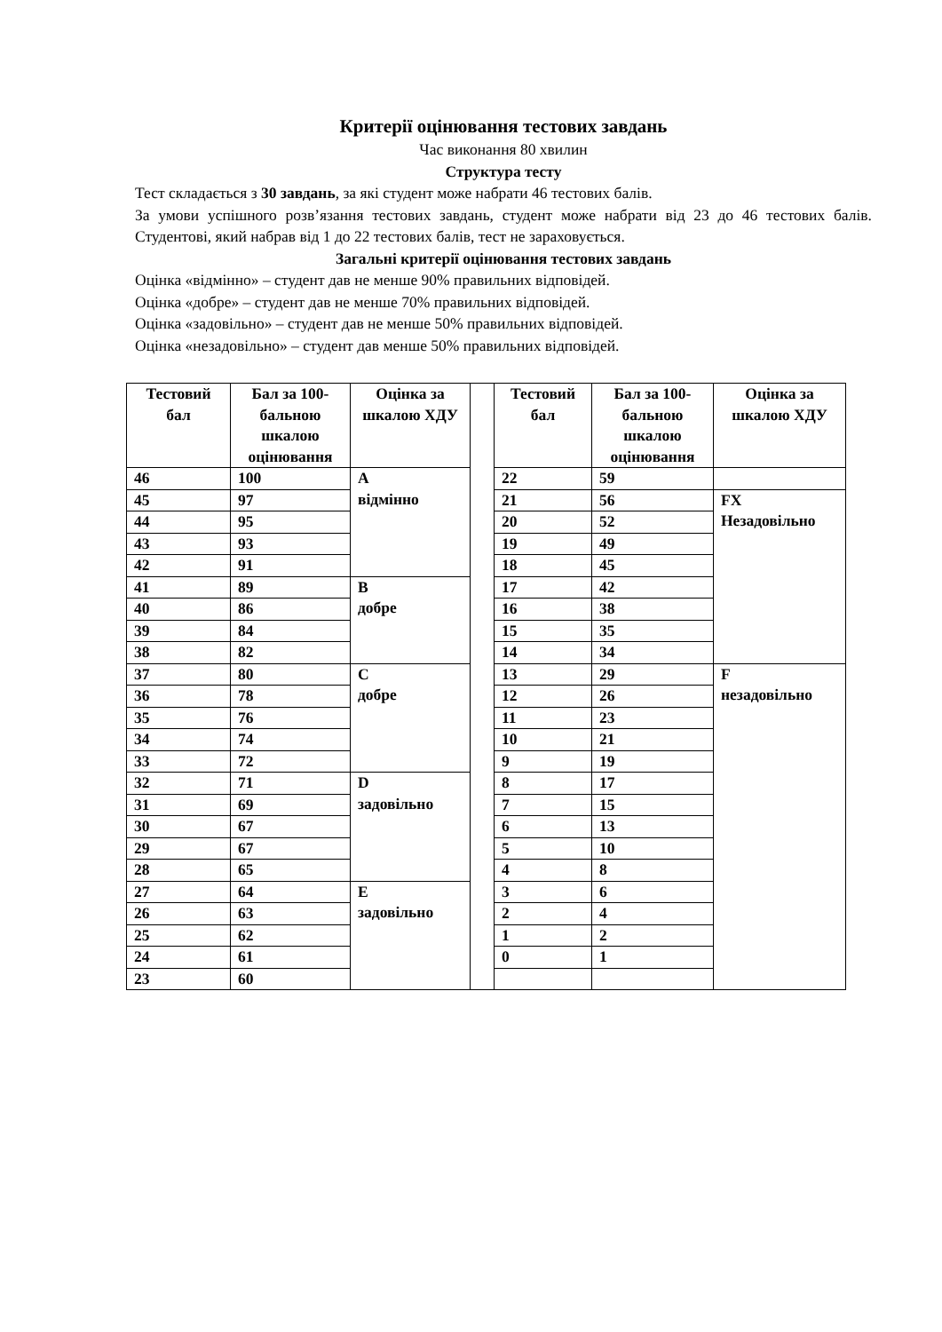Критерії оцінювання тестових завдань
Час виконання 80 хвилин
Структура тесту
Тест складається з 30 завдань, за які студент може набрати 46 тестових балів.
За умови успішного розв’язання тестових завдань, студент може набрати від 23 до 46 тестових балів. Студентові, який набрав від 1 до 22 тестових балів, тест не зараховується.
Загальні критерії оцінювання тестових завдань
Оцінка «відмінно» – студент дав не менше 90% правильних відповідей.
Оцінка «добре» – студент дав не менше 70% правильних відповідей.
Оцінка «задовільно» – студент дав не менше 50% правильних відповідей.
Оцінка «незадовільно» – студент дав менше 50% правильних відповідей.
| Тестовий бал | Бал за 100-бальною шкалою оцінювання | Оцінка за шкалою ХДУ | | Тестовий бал | Бал за 100-бальною шкалою оцінювання | Оцінка за шкалою ХДУ |
| 46 | 100 | A відмінно | | 22 | 59 | |
| 45 | 97 | | | 21 | 56 | FX Незадовільно |
| 44 | 95 | | | 20 | 52 | |
| 43 | 93 | | | 19 | 49 | |
| 42 | 91 | | | 18 | 45 | |
| 41 | 89 | B добре | | 17 | 42 | |
| 40 | 86 | | | 16 | 38 | |
| 39 | 84 | | | 15 | 35 | |
| 38 | 82 | | | 14 | 34 | |
| 37 | 80 | C добре | | 13 | 29 | F незадовільно |
| 36 | 78 | | | 12 | 26 | |
| 35 | 76 | | | 11 | 23 | |
| 34 | 74 | | | 10 | 21 | |
| 33 | 72 | | | 9 | 19 | |
| 32 | 71 | D задовільно | | 8 | 17 | |
| 31 | 69 | | | 7 | 15 | |
| 30 | 67 | | | 6 | 13 | |
| 29 | 67 | | | 5 | 10 | |
| 28 | 65 | | | 4 | 8 | |
| 27 | 64 | E задовільно | | 3 | 6 | |
| 26 | 63 | | | 2 | 4 | |
| 25 | 62 | | | 1 | 2 | |
| 24 | 61 | | | 0 | 1 | |
| 23 | 60 | | | | | |